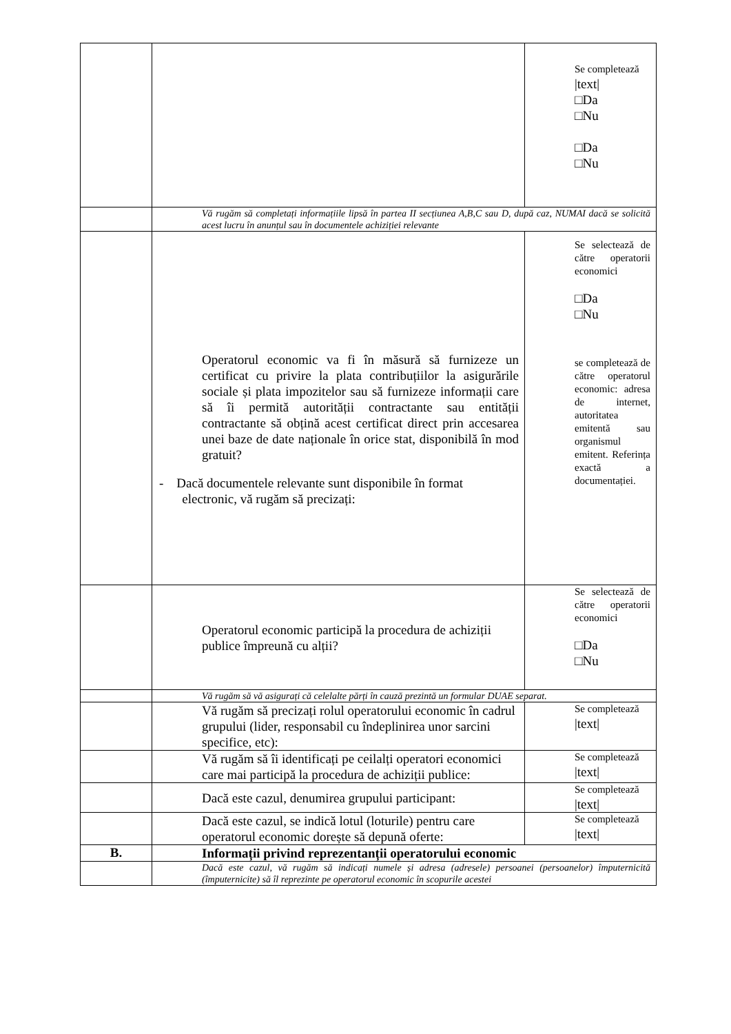| | | Se completează /text/ □Da □Nu □Da □Nu |
| | Vă rugăm să completați informațiile lipsă în partea II secțiunea A,B,C sau D, după caz, NUMAI dacă se solicită acest lucru în anunțul sau în documentele achiziției relevante | |
| | Operatorul economic va fi în măsură să furnizeze un certificat cu privire la plata contribuțiilor la asigurările sociale și plata impozitelor sau să furnizeze informații care să îi permită autorității contractante sau entității contractante să obțină acest certificat direct prin accesarea unei baze de date naționale în orice stat, disponibilă în mod gratuit? - Dacă documentele relevante sunt disponibile în format electronic, vă rugăm să precizați: | Se selectează de către operatorii economici □Da □Nu se completează de către operatorul economic: adresa de internet, autoritatea emitentă sau organismul emitent. Referința exactă a documentației. |
| | Operatorul economic participă la procedura de achiziții publice împreună cu alții? | Se selectează de către operatorii economici □Da □Nu |
| | Vă rugăm să vă asigurați că celelalte părți în cauză prezintă un formular DUAE separat. | |
| | Vă rugăm să precizați rolul operatorului economic în cadrul grupului (lider, responsabil cu îndeplinirea unor sarcini specifice, etc): | Se completează /text/ |
| | Vă rugăm să îi identificați pe ceilalți operatori economici care mai participă la procedura de achiziții publice: | Se completează /text/ |
| | Dacă este cazul, denumirea grupului participant: | Se completează /text/ |
| | Dacă este cazul, se indică lotul (loturile) pentru care operatorul economic dorește să depună oferte: | Se completează /text/ |
| B. | Informații privind reprezentanții operatorului economic | |
| | Dacă este cazul, vă rugăm să indicați numele și adresa (adresele) persoanei (persoanelor) împuternicită (împuternicite) să îl reprezinte pe operatorul economic în scopurile acestei | |